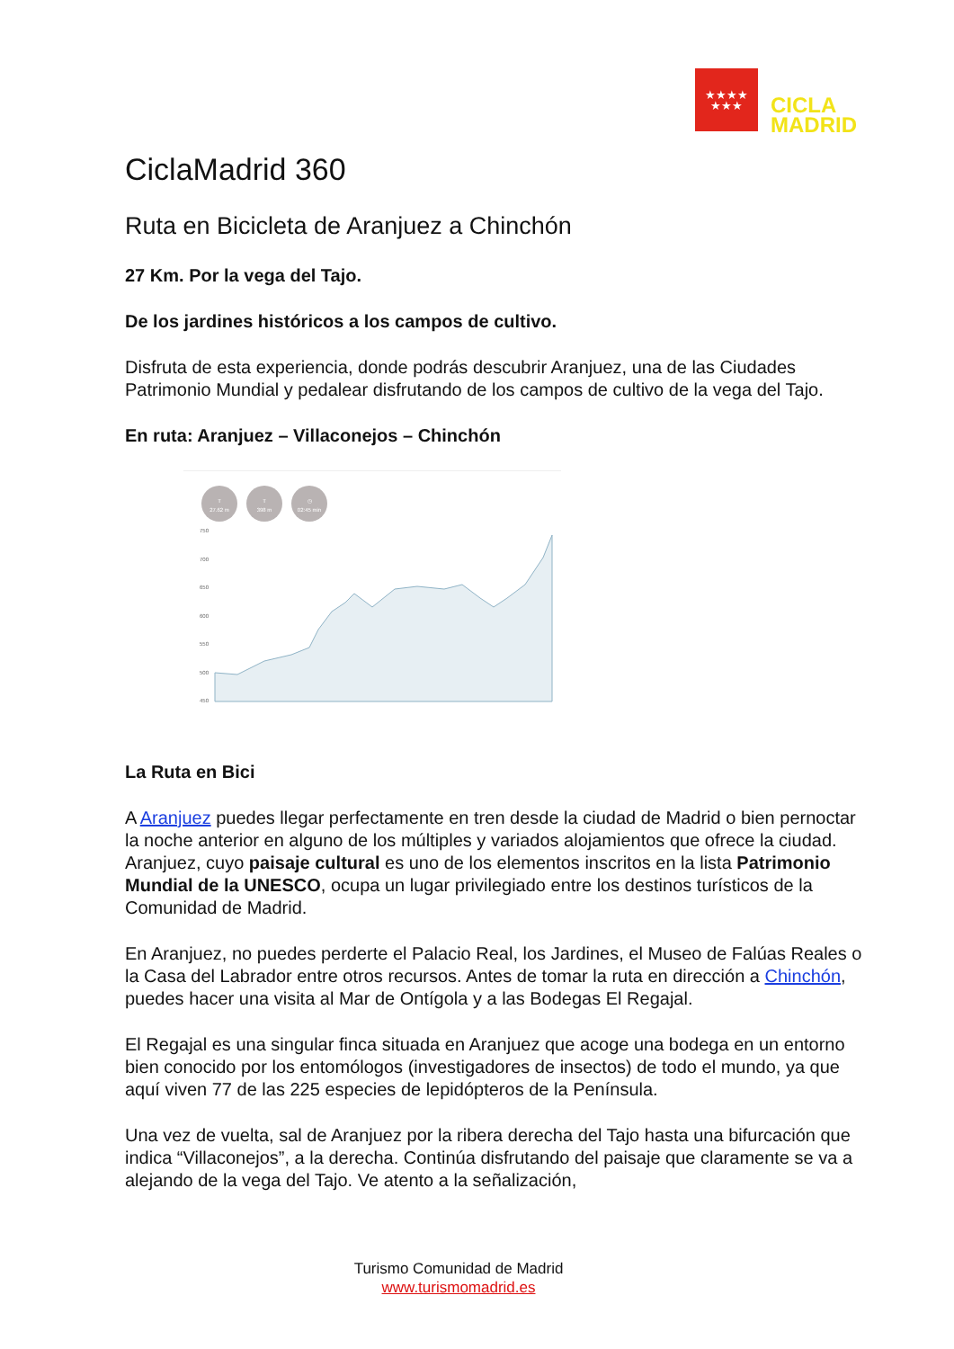★★★★
★★★
CICLA
MADRID
CiclaMadrid 360
Ruta en Bicicleta de Aranjuez a Chinchón
27 Km. Por la vega del Tajo.
De los jardines históricos a los campos de cultivo.
Disfruta de esta experiencia, donde podrás descubrir Aranjuez, una de las Ciudades Patrimonio Mundial y pedalear disfrutando de los campos de cultivo de la vega del Tajo.
En ruta: Aranjuez – Villaconejos – Chinchón
T
27.62 m T
398 m ◷
02:45 min
750
700
650
600
550
500
450
La Ruta en Bici
A Aranjuez puedes llegar perfectamente en tren desde la ciudad de Madrid o bien pernoctar la noche anterior en alguno de los múltiples y variados alojamientos que ofrece la ciudad. Aranjuez, cuyo paisaje cultural es uno de los elementos inscritos en la lista Patrimonio Mundial de la UNESCO, ocupa un lugar privilegiado entre los destinos turísticos de la Comunidad de Madrid.
En Aranjuez, no puedes perderte el Palacio Real, los Jardines, el Museo de Falúas Reales o la Casa del Labrador entre otros recursos. Antes de tomar la ruta en dirección a Chinchón, puedes hacer una visita al Mar de Ontígola y a las Bodegas El Regajal.
El Regajal es una singular finca situada en Aranjuez que acoge una bodega en un entorno bien conocido por los entomólogos (investigadores de insectos) de todo el mundo, ya que aquí viven 77 de las 225 especies de lepidópteros de la Península.
Una vez de vuelta, sal de Aranjuez por la ribera derecha del Tajo hasta una bifurcación que indica “Villaconejos”, a la derecha. Continúa disfrutando del paisaje que claramente se va a alejando de la vega del Tajo. Ve atento a la señalización,
Turismo Comunidad de Madrid
www.turismomadrid.es